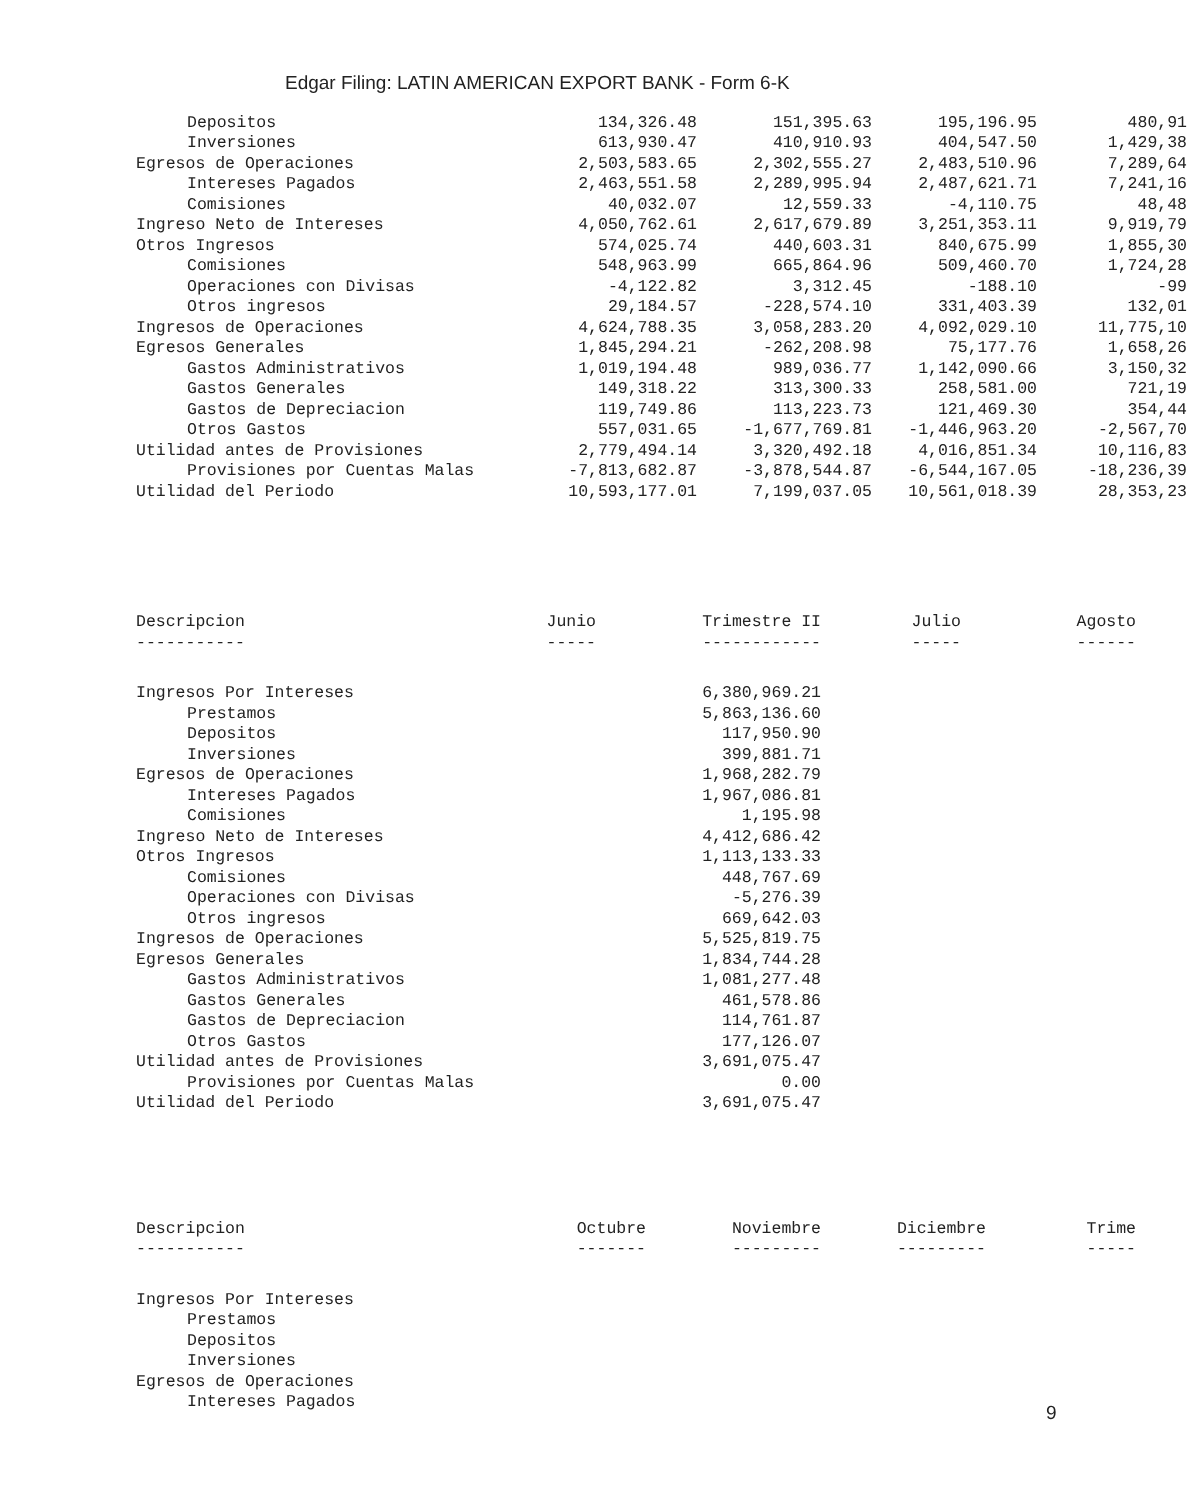Edgar Filing: LATIN AMERICAN EXPORT BANK - Form 6-K
| Depositos | 134,326.48 | 151,395.63 | 195,196.95 | 480,91 |
| Inversiones | 613,930.47 | 410,910.93 | 404,547.50 | 1,429,38 |
| Egresos de Operaciones | 2,503,583.65 | 2,302,555.27 | 2,483,510.96 | 7,289,64 |
| Intereses Pagados | 2,463,551.58 | 2,289,995.94 | 2,487,621.71 | 7,241,16 |
| Comisiones | 40,032.07 | 12,559.33 | -4,110.75 | 48,48 |
| Ingreso Neto de Intereses | 4,050,762.61 | 2,617,679.89 | 3,251,353.11 | 9,919,79 |
| Otros Ingresos | 574,025.74 | 440,603.31 | 840,675.99 | 1,855,30 |
| Comisiones | 548,963.99 | 665,864.96 | 509,460.70 | 1,724,28 |
| Operaciones con Divisas | -4,122.82 | 3,312.45 | -188.10 | -99 |
| Otros ingresos | 29,184.57 | -228,574.10 | 331,403.39 | 132,01 |
| Ingresos de Operaciones | 4,624,788.35 | 3,058,283.20 | 4,092,029.10 | 11,775,10 |
| Egresos Generales | 1,845,294.21 | -262,208.98 | 75,177.76 | 1,658,26 |
| Gastos Administrativos | 1,019,194.48 | 989,036.77 | 1,142,090.66 | 3,150,32 |
| Gastos Generales | 149,318.22 | 313,300.33 | 258,581.00 | 721,19 |
| Gastos de Depreciacion | 119,749.86 | 113,223.73 | 121,469.30 | 354,44 |
| Otros Gastos | 557,031.65 | -1,677,769.81 | -1,446,963.20 | -2,567,70 |
| Utilidad antes de Provisiones | 2,779,494.14 | 3,320,492.18 | 4,016,851.34 | 10,116,83 |
| Provisiones por Cuentas Malas | -7,813,682.87 | -3,878,544.87 | -6,544,167.05 | -18,236,39 |
| Utilidad del Periodo | 10,593,177.01 | 7,199,037.05 | 10,561,018.39 | 28,353,23 |
| Descripcion | Junio | Trimestre II | Julio | Agosto |
| --- | --- | --- | --- | --- |
| ----------- | ----- | ------------ | ----- | ------ |
| Ingresos Por Intereses | | 6,380,969.21 | | |
| Prestamos | | 5,863,136.60 | | |
| Depositos | | 117,950.90 | | |
| Inversiones | | 399,881.71 | | |
| Egresos de Operaciones | | 1,968,282.79 | | |
| Intereses Pagados | | 1,967,086.81 | | |
| Comisiones | | 1,195.98 | | |
| Ingreso Neto de Intereses | | 4,412,686.42 | | |
| Otros Ingresos | | 1,113,133.33 | | |
| Comisiones | | 448,767.69 | | |
| Operaciones con Divisas | | -5,276.39 | | |
| Otros ingresos | | 669,642.03 | | |
| Ingresos de Operaciones | | 5,525,819.75 | | |
| Egresos Generales | | 1,834,744.28 | | |
| Gastos Administrativos | | 1,081,277.48 | | |
| Gastos Generales | | 461,578.86 | | |
| Gastos de Depreciacion | | 114,761.87 | | |
| Otros Gastos | | 177,126.07 | | |
| Utilidad antes de Provisiones | | 3,691,075.47 | | |
| Provisiones por Cuentas Malas | | 0.00 | | |
| Utilidad del Periodo | | 3,691,075.47 | | |
| Descripcion | Octubre | Noviembre | Diciembre | Trime |
| --- | --- | --- | --- | --- |
| ----------- | ------- | --------- | --------- | ----- |
| Ingresos Por Intereses | | | | |
| Prestamos | | | | |
| Depositos | | | | |
| Inversiones | | | | |
| Egresos de Operaciones | | | | |
| Intereses Pagados | | | | |
9